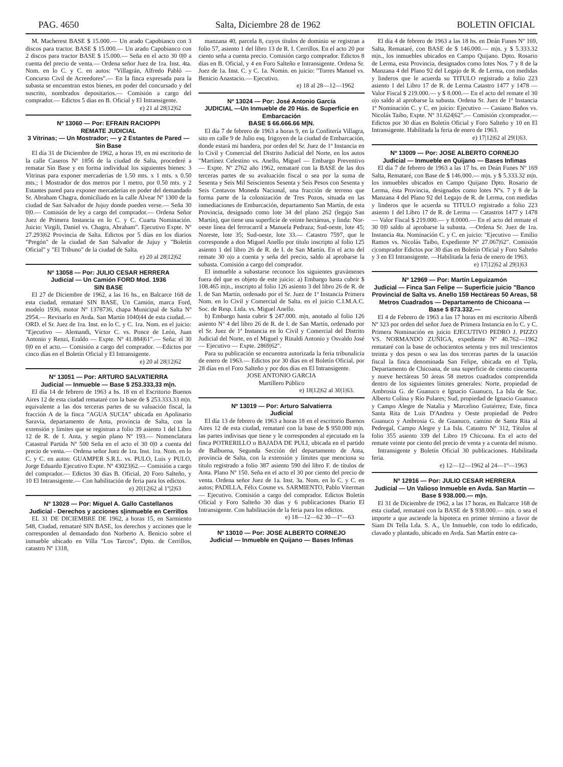PAG. 4650 Salta, Diciembre 28 de 1962 BOLETIN OFICIAL
M. Macherest BASE $ 15.000.— Un arado Capobianco con 3 discos para tractor. BASE $ 15.000.— Un arado Capobianco con 2 discos para tractor BASE $ 15.000.— Seña en el acto 30 0|0 a cuenta del precio de venta.— Ordena señor Juez de 1ra. Inst. 4ta. Nom. en lo C. y C. en autos: "Villagrán, Alfredo Pabló — Concurso Civil de Acreedores".— En la finca expresada para la subasta se encuentran estos bienes, en poder del concursado y del suscrito, nombrados depositarios.— Comisión a cargo del comprador.— Edictos 5 días en B. Oficial y El Intransigente.
e) 21 al 28|12|62
Nº 13060 — Por: EFRAIN RACIOPPI
REMATE JUDICIAL
3 Vitrinas; — Un Mostrador; — y 2 Estantes de Pared — Sin Base
El día 31 de Diciembre de 1962, a horas 19, en mi escritorio de la calle Caseros Nº 1856 de la ciudad de Salta, procederé a rematar Sin Base y en forma individual los siguientes bienes: 3 Vitrinas para exponer mercaderías de 1.50 mts. x 1 mts. x 0.50 mts.; 1 Mostrador de dos metros por 1 metro, por 0.50 mts. y 2 Estantes pared para exponer mercaderías en poder del demandado Sr. Abraham Chagra, domiciliado en la calle Alvear Nº 1300 de la ciudad de San Salvador de Jujuy donde pueden verse.— Seña 30 0|0.— Comisión de ley a cargo del comprador.— Ordena Señor Juez de Primera Instancia en lo C. y C. Cuarta Nominación. Juicio: Virgili, Daniel vs. Chagra, Abraham". Ejecutivo Expte. Nº 27.293|62 Provincia de Salta. Edictos por 5 días en los diarios "Pregón" de la ciudad de San Salvador de Jujuy y "Boletín Oficial" y "El Tribuno" de la ciudad de Salta.
e) 20 al 28|12|62
Nº 13058 — Por: JULIO CESAR HERRERA
Judicial — Un Camión FORD Mod. 1936
SIN BASE
El 27 de Diciembre de 1962, a las 16 hs., en Balcarce 168 de esta ciudad, remataré SIN BASE, Un Camión, marca Ford, modelo 1936, motor Nº 1378736, chapa Municipal de Salta Nº 2954.— Revisarlo en Avda. San Martín 1040|44 de esta ciudad.— ORD. el Sr. Juez de 1ra. Inst. en lo C. y C. 1ra. Nom. en el juicio: "Ejecutivo — Alemandi, Víctor C. vs. Ponce de León, Juan Antonio y Renzi, Eraldo — Expte. Nº 41.884|61".— Seña: el 30 0|0 en el acto.— Comisión a cargo del comprador. —Edictos por cinco días en el Boletín Oficial y El Intransigente.
e) 20 al 28|12|62
Nº 13051 — Por: ARTURO SALVATIERRA
Judicial — Inmueble — Base $ 253.333,33 m|n.
El día 14 de febrero de 1963 a hs. 18 en el Escritorio Buenos Aires 12 de esta ciudad remataré con la base de $ 253.333.33 m|n. equivalente a las dos terceras partes de su valuación fiscal, la fracción A de la finca "AGUA SUCIA" ubicada en Apolinario Saravia, departamento de Anta, provincia de Salta, con la extensión y límites que se registran a folio 39 asiento 1 del Libro 12 de R. de I. Anta, y según plano Nº 193.— Nomenclatura Catastral Partida Nº 500 Seña en el acto el 30 0|0 a cuenta del precio de venta.— Ordena señor Juez de 1ra. Inst. 1ra. Nom. en lo C. y C. en autos: GUAMPER S.R.L. vs. PULO, Luis y PULO, Jorge Eduardo Ejecutivo Expte. Nº 43023|62.— Comisión a cargo del comprador.— Edictos 30 días B. Oficial, 20 Foro Salteño, y 10 El Intransigente.— Con habilitación de feria para los edictos.
e) 20|12|62 al 1º|2|63
Nº 13028 — Por: Miguel A. Gallo Castellanos
Judicial - Derechos y acciones s|inmueble en Cerrillos
EL 31 DE DICIEMBRE DE 1962, a horas 15, en Sarmiento 548, Ciudad, remataré SIN BASE, los derechos y acciones que le corresponden al demandado don Norberto A. Benicio sobre el inmueble ubicado en Villa "Los Tarcos", Dpto. de Cerrillos, catastro Nº 1318,
manzana 40, parcela 8, cuyos títulos de dominio se registran a folio 57, asiento 1 del libro 13 de R. I. Cerrillos. En el acto 20 por ciento seña a cuenta precio. Comisión cargo comprador. Edictos 8 días en B. Oficial, y 4 en Foro Salteño e Intransigente. Ordena Sr. Juez de 1a. Inst. C. y C. 1a. Nomin. en juicio: "Torres Manuel vs. Benicio Anastacio.— Ejecutivo.
e) 18 al 28—12—1962
Nº 13024 — Por: José Antonio García
JUDICIAL —Un Inmueble de 20 Hás. de Superficie en Embarcación
BASE $ 66.666.66 M|N.
El día 7 de febrero de 1963 a horas 9, en la Confitería Villagra, sito en calle 9 de Julio esq. Irigoyen de la ciudad de Embarcación, donde estará mi bandera, por orden del Sr. Juez de 1ª Instancia en lo Civil y Comercial del Distrito Judicial del Norte, en los autos "Martínez Celestino vs. Anello, Miguel — Embargo Preventivo — Expte. Nº 2762 año 1962, remataré con la BASE de las dos terceras partes de su avaluación fiscal o sea por la suma de Sesenta y Seis Mil Seiscientos Sesenta y Seis Pesos con Sesenta y Seis Centavos Moneda Nacional, una fracción de terreno que forma parte de la colonización de Tres Pozos, situada en las inmediaciones de Embarcación, departamento San Martín, de esta Provincia, designado como lote 34 del plano 262 (legajo San Martín), que tiene una superficie de veinte hectáreas, y linda: Nor-oeste línea del ferrocarril a Manuela Pedraza; Sud-oeste, lote 45; Noreste, lote 35; Sud-oeste, lote 33.— Catastro 7597, que le corresponde a don Miguel Anello por título inscripto al folio 125 asiento 1 del libro 26 de R. de I. de San Martín. En el acto del remate 30 o|o a cuenta y seña del precio, saldo al aprobarse la subasta. Comisión a cargo del comprador.
El inmueble a subastarse reconoce los siguientes gravámenes fuera del que es objeto de este juicio: a) Embargo hasta cubrir $ 108.465 m|n., inscripto al folio 126 asiento 3 del libro 26 de R. de I. de San Martín, ordenado por el Sr. Juez de 1ª Instancia Primera Nom. en lo Civil y Comercial de Salta. en el juicio C.I.M.A.C. Soc. de Resp. Ltda. vs. Miguel Anello.
b) Embargo hasta cubrir $ 247.000. m|n, anotado al folio 126 asiento Nº 4 del libro 26 de R. de I. de San Martín, ordenado por el Sr. Juez de 1ª Instancia en lo Civil y Comercial del Distrito Judicial del Norte, en el Miguel y Rinaldi Antonio y Osvaldo José — Ejecutivo — Expte. 2869|62".
Para su publicación se encuentra autorizada la feria tribunalicia de enero de 1963.— Edictos por 30 días en el Boletín Oficial, por 28 días en el Foro Salteño y por dos días en El Intransigente.
JOSE ANTONIO GARCIA
Martillero Público
e) 18|12|62 al 30|1|63.
Nº 13019 — Por: Arturo Salvatierra
Judicial
El día 13 de febrero de 1963 a horas 18 en el escritorio Buenos Aires 12 de esta ciudad, remataré con la base de $ 950.000 m|n. las partes indivisas que tiene y le corresponden al ejecutado en la finca POTRERILLO o BAJADA DE PULI, ubicada en el partido de Balbuena, Segunda Sección del departamento de Anta, provincia de Salta, con la extensión y límites que menciona su título registrado a folio 387 asiento 590 del libro F. de títulos de Anta. Plano Nº 150. Seña en el acto el 30 por ciento del precio de venta. Ordena señor Juez de 1a. Inst. 3a. Nom. en lo C. y C. en autos; PADILLA, Félix Cosme vs. SARMIENTO, Pablo Viterman — Ejecutivo. Comisión a cargo del comprador. Edictos Boletín Oficial y Foro Salteño 30 días y 6 publicaciones Diario El Intransigente. Con habilitación de la feria para los edictos.
e) 18—12—62 30—1º—63
Nº 13010 — Por: JOSE ALBERTO CORNEJO
Judicial — Inmueble en Quijano — Bases Infimas
El día 4 de febrero de 1963 a las 18 hs. en Deán Funes Nº 169, Salta, Remataré, con BASE de $ 146.000.— m|n. y $ 5.333.32 m|n., los inmuebles ubicados en Campo Quijano. Dpto. Rosario de Lerma, esta Provincia, designados como lotes Nos. 7 y 8 de la Manzana 4 del Plano 92 del Legajo de R. de Lerma, con medidas y linderos que le acuerda su TITULO registrado a folio 223 asiento 1 del Libro 17 de R. de Lerma Catastro 1477 y 1478 — Valor Fiscal $ 219.000.— y $ 8.000.— En el acto del remate el 30 o|o saldo al aprobarse la subasta. Ordena Sr. Juez de 1ª Instancia 1ª Nominación C. y C. en juicio: Ejecutivo — Casiano Baños vs. Nicolás Taibo, Expte. Nº 31.624|62".— Comisión c|comprador.— Edictos por 30 días en Boletín Oficial y Foro Salteño y 10 en El Intransigente. Habilitada la feria de enero de 1963.
e) 17|12|62 al 29|1|63.
Nº 13009 — Por: JOSE ALBERTO CORNEJO
Judicial — Inmueble en Quijano — Bases Infimas
El día 7 de febrero de 1963 a las 17 hs. en Deán Funes Nº 169 Salta, Remataré, con Base de $ 146.000.— m|n. y $ 5.333.32 m|n. los inmuebles ubicados en Campo Quijano Dpto. Rosario de Lerma, ésta Provincia, designados como lotes Nºs. 7 y 8 de la Manzana 4 del Plano 92 del Legajo de R. de Lerma, con medidas y linderos que le acuerda su TITULO registrado a folio 223 asiento 1 del Libro 17 de R. de Lerma — Catastros 1477 y 1478 — Valor Fiscal $ 219.000.— y 8.0000.— En el acto del remate el 30 0|0 saldo al aprobarse la subasta. —Ordena Sr. Juez de 1ra. Instancia 4ta. Nominación C. y C. en juicio: "Ejecutivo — Emilio Ramos vs. Nicolás Taibo, Expediente Nº 27.067|62". Comisión c|comprador Edictos por 30 días en Boletín Oficial y Foro Salteño y 3 en El Intransigente. —Habilitada la feria de enero de 1963.
e) 17|12|62 al 29|1|63
Nº 12969 — Por: Martín Leguizamón
Judicial — Finca San Felipe — Superficie juicio "Banco Provincial de Salta vs. Anello 159 Hectáreas 50 Areas, 58 Metros Cuadrados — Departamento de Chicoana — Base $ 873.332.—
El 4 de Febrero de 1963 a las 17 horas en mi escritorio Alberdi Nº 323 por orden del señor Juez de Primera Instancia en lo C. y C. Primera Nominación en juicio EJECUTIVO PEDRO J. PIZZO VS. NORMANDO ZUÑIGA, expediente Nº 40.762—1962 remataré con la base de ochocientos setenta y tres mil trescientos treinta y dos pesos o sea las dos terceras partes de la tasación fiscal la finca denominada San Felipe, ubicada en el Tipla, Departamento de Chicoana, de una superficie de ciento cincuenta y nueve hectáreas 50 áreas 58 metros cuadrados comprendida dentro de los siguientes límites generales: Norte, propiedad de Ambrosia G. de Guanuco e Ignacio Guanuco, La Isla de Suc. Alberto Colina y Río Pulares; Sud, propiedad de Ignacio Guanuco y Campo Alegre de Natalia y Marcelino Gutiérrez; Este, finca Santa Rita de Luis D'Andrea y Oeste propiedad de Pedro Guanuco y Ambrosia G. de Guanuco, camino de Santa Rita al Pedregal, Campo Alegre y La Isla. Catastro Nº 312, Títulos al folio 355 asiento 339 del Libro 19 Chicoana. En el acto del remate veinte por ciento del precio de venta y a cuenta del mismo.
Intransigente y Boletín Oficial 30 publicaciones. Habilitada feria.
e) 12—12—1962 al 24—1º—1963
Nº 12916 — Por: JULIO CESAR HERRERA
Judicial — Un Valioso Inmueble en Avda. San Martín — Base $ 938.000.— m|n.
El 31 de Diciembre de 1962, a las 17 horas, en Balcarce 168 de esta ciudad, remataré con la BASE de $ 938.000.— m|n. o sea el importe a que asciende la hipoteca en primer término a favor de Siam Di Tella Lda. S. A., Un Inmueble, con todo lo edificado, clavado y plantado, ubicado en Avda. San Martín entre ca-